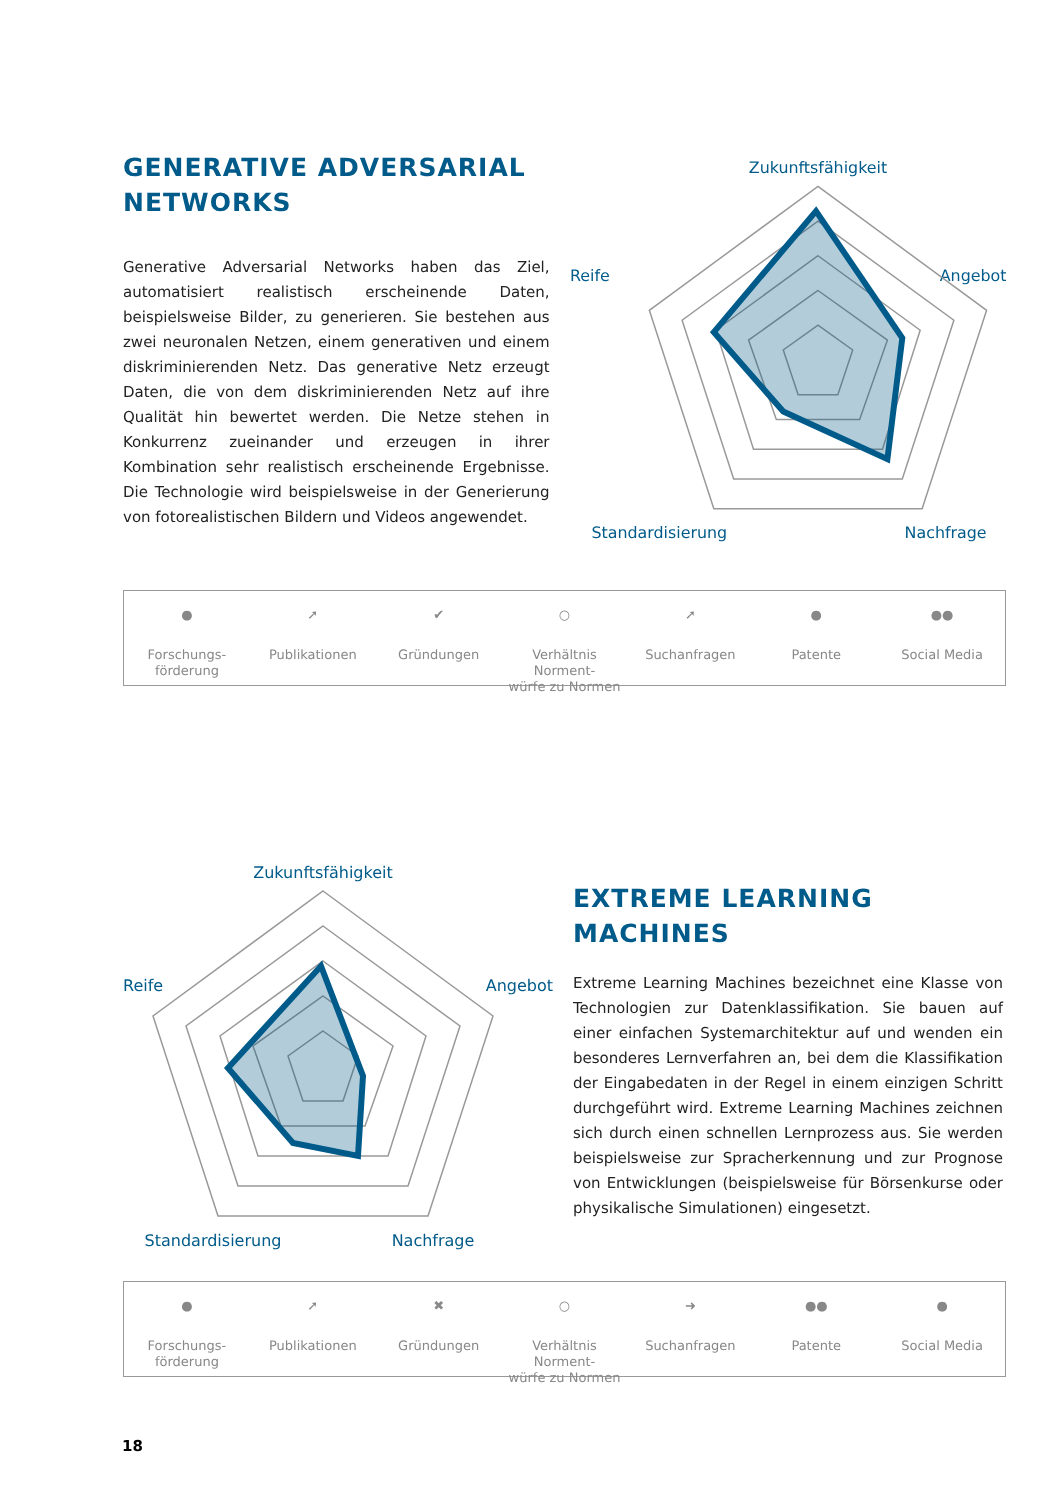GENERATIVE ADVERSARIAL NETWORKS
Generative Adversarial Networks haben das Ziel, automatisiert realistisch erscheinende Daten, beispielsweise Bilder, zu gene­rieren. Sie bestehen aus zwei neuronalen Netzen, einem gene­rativen und einem diskriminierenden Netz. Das generative Netz erzeugt Daten, die von dem diskriminierenden Netz auf ihre Qualität hin bewertet werden. Die Netze stehen in Konkurrenz zueinander und erzeugen in ihrer Kombination sehr realistisch erscheinende Ergebnisse. Die Technologie wird beispielsweise in der Generierung von fotorealistischen Bildern und Videos ange­wendet.
Zukunftsfähigkeit
Reife
Angebot
Standardisierung
Nachfrage
●
Forschungs-
förderung
➚
Publikationen
✔
Gründungen
○
Verhältnis Norment-
würfe zu Normen
➚
Suchanfragen
●
Patente
●●
Social Media
Zukunftsfähigkeit
Reife
Angebot
Standardisierung
Nachfrage
EXTREME LEARNING MACHINES
Extreme Learning Machines bezeichnet eine Klasse von Techno­logien zur Datenklassifikation. Sie bauen auf einer einfachen Systemarchitektur auf und wenden ein besonderes Lernverfah­ren an, bei dem die Klassifikation der Eingabedaten in der Regel in einem einzigen Schritt durchgeführt wird. Extreme Learning Machines zeichnen sich durch einen schnellen Lernprozess aus. Sie werden beispielsweise zur Spracherkennung und zur Prog­nose von Entwicklungen (beispielsweise für Börsenkurse oder physikalische Simulationen) eingesetzt.
●
Forschungs-
förderung
➚
Publikationen
✖
Gründungen
○
Verhältnis Norment-
würfe zu Normen
➜
Suchanfragen
●●
Patente
●
Social Media
18